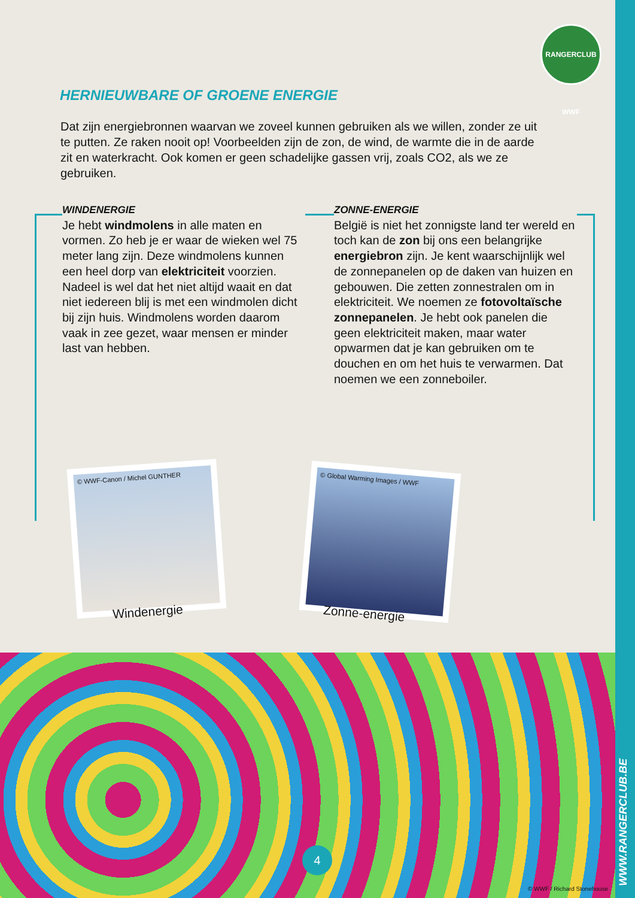WWW.RANGERCLUB.BE
RANGERCLUB WWF
HERNIEUWBARE OF GROENE ENERGIE
Dat zijn energiebronnen waarvan we zoveel kunnen gebruiken als we willen, zonder ze uit te putten. Ze raken nooit op! Voorbeelden zijn de zon, de wind, de warmte die in de aarde zit en waterkracht. Ook komen er geen schadelijke gassen vrij, zoals CO2, als we ze gebruiken.
WINDENERGIE
Je hebt windmolens in alle maten en vormen. Zo heb je er waar de wieken wel 75 meter lang zijn. Deze windmolens kunnen een heel dorp van elektriciteit voorzien. Nadeel is wel dat het niet altijd waait en dat niet iedereen blij is met een windmolen dicht bij zijn huis. Windmolens worden daarom vaak in zee gezet, waar mensen er minder last van hebben.
ZONNE-ENERGIE
België is niet het zonnigste land ter wereld en toch kan de zon bij ons een belangrijke energiebron zijn. Je kent waarschijnlijk wel de zonnepanelen op de daken van huizen en gebouwen. Die zetten zonnestralen om in elektriciteit. We noemen ze fotovoltaïsche zonnepanelen. Je hebt ook panelen die geen elektriciteit maken, maar water opwarmen dat je kan gebruiken om te douchen en om het huis te verwarmen. Dat noemen we een zonneboiler.
© WWF-Canon / Michel GUNTHER
Windenergie
© Global Warming Images / WWF
Zonne-energie
4
© WWF / Richard Stonehouse